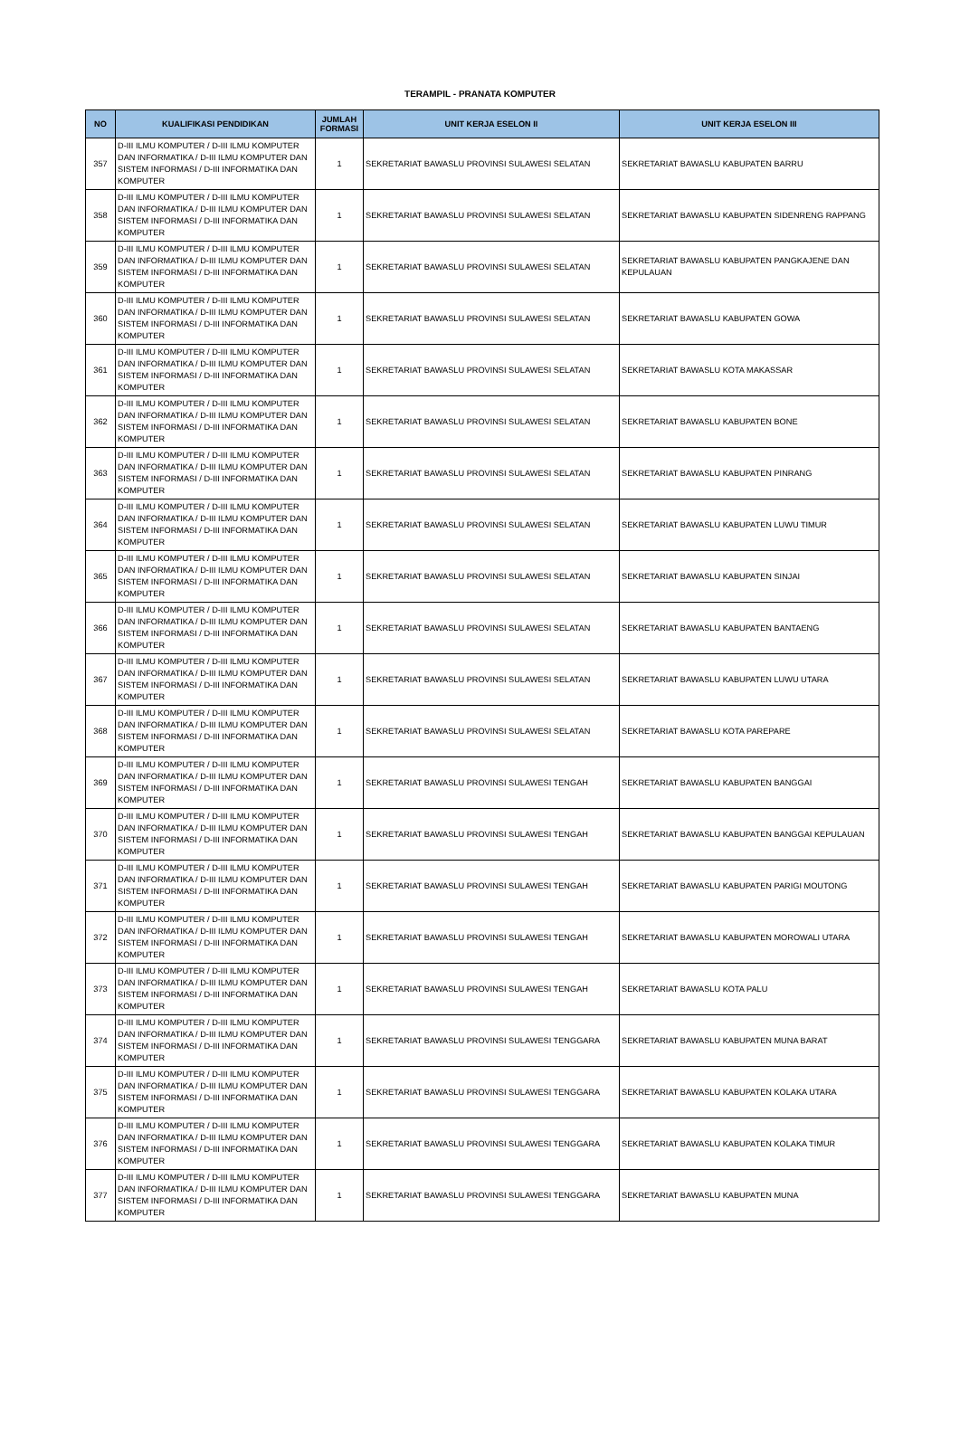TERAMPIL - PRANATA KOMPUTER
| NO | KUALIFIKASI PENDIDIKAN | JUMLAH FORMASI | UNIT KERJA ESELON II | UNIT KERJA ESELON III |
| --- | --- | --- | --- | --- |
| 357 | D-III ILMU KOMPUTER / D-III ILMU KOMPUTER DAN INFORMATIKA / D-III ILMU KOMPUTER DAN SISTEM INFORMASI / D-III INFORMATIKA DAN KOMPUTER | 1 | SEKRETARIAT BAWASLU PROVINSI SULAWESI SELATAN | SEKRETARIAT BAWASLU KABUPATEN BARRU |
| 358 | D-III ILMU KOMPUTER / D-III ILMU KOMPUTER DAN INFORMATIKA / D-III ILMU KOMPUTER DAN SISTEM INFORMASI / D-III INFORMATIKA DAN KOMPUTER | 1 | SEKRETARIAT BAWASLU PROVINSI SULAWESI SELATAN | SEKRETARIAT BAWASLU KABUPATEN SIDENRENG RAPPANG |
| 359 | D-III ILMU KOMPUTER / D-III ILMU KOMPUTER DAN INFORMATIKA / D-III ILMU KOMPUTER DAN SISTEM INFORMASI / D-III INFORMATIKA DAN KOMPUTER | 1 | SEKRETARIAT BAWASLU PROVINSI SULAWESI SELATAN | SEKRETARIAT BAWASLU KABUPATEN PANGKAJENE DAN KEPULAUAN |
| 360 | D-III ILMU KOMPUTER / D-III ILMU KOMPUTER DAN INFORMATIKA / D-III ILMU KOMPUTER DAN SISTEM INFORMASI / D-III INFORMATIKA DAN KOMPUTER | 1 | SEKRETARIAT BAWASLU PROVINSI SULAWESI SELATAN | SEKRETARIAT BAWASLU KABUPATEN GOWA |
| 361 | D-III ILMU KOMPUTER / D-III ILMU KOMPUTER DAN INFORMATIKA / D-III ILMU KOMPUTER DAN SISTEM INFORMASI / D-III INFORMATIKA DAN KOMPUTER | 1 | SEKRETARIAT BAWASLU PROVINSI SULAWESI SELATAN | SEKRETARIAT BAWASLU KOTA MAKASSAR |
| 362 | D-III ILMU KOMPUTER / D-III ILMU KOMPUTER DAN INFORMATIKA / D-III ILMU KOMPUTER DAN SISTEM INFORMASI / D-III INFORMATIKA DAN KOMPUTER | 1 | SEKRETARIAT BAWASLU PROVINSI SULAWESI SELATAN | SEKRETARIAT BAWASLU KABUPATEN BONE |
| 363 | D-III ILMU KOMPUTER / D-III ILMU KOMPUTER DAN INFORMATIKA / D-III ILMU KOMPUTER DAN SISTEM INFORMASI / D-III INFORMATIKA DAN KOMPUTER | 1 | SEKRETARIAT BAWASLU PROVINSI SULAWESI SELATAN | SEKRETARIAT BAWASLU KABUPATEN PINRANG |
| 364 | D-III ILMU KOMPUTER / D-III ILMU KOMPUTER DAN INFORMATIKA / D-III ILMU KOMPUTER DAN SISTEM INFORMASI / D-III INFORMATIKA DAN KOMPUTER | 1 | SEKRETARIAT BAWASLU PROVINSI SULAWESI SELATAN | SEKRETARIAT BAWASLU KABUPATEN LUWU TIMUR |
| 365 | D-III ILMU KOMPUTER / D-III ILMU KOMPUTER DAN INFORMATIKA / D-III ILMU KOMPUTER DAN SISTEM INFORMASI / D-III INFORMATIKA DAN KOMPUTER | 1 | SEKRETARIAT BAWASLU PROVINSI SULAWESI SELATAN | SEKRETARIAT BAWASLU KABUPATEN SINJAI |
| 366 | D-III ILMU KOMPUTER / D-III ILMU KOMPUTER DAN INFORMATIKA / D-III ILMU KOMPUTER DAN SISTEM INFORMASI / D-III INFORMATIKA DAN KOMPUTER | 1 | SEKRETARIAT BAWASLU PROVINSI SULAWESI SELATAN | SEKRETARIAT BAWASLU KABUPATEN BANTAENG |
| 367 | D-III ILMU KOMPUTER / D-III ILMU KOMPUTER DAN INFORMATIKA / D-III ILMU KOMPUTER DAN SISTEM INFORMASI / D-III INFORMATIKA DAN KOMPUTER | 1 | SEKRETARIAT BAWASLU PROVINSI SULAWESI SELATAN | SEKRETARIAT BAWASLU KABUPATEN LUWU UTARA |
| 368 | D-III ILMU KOMPUTER / D-III ILMU KOMPUTER DAN INFORMATIKA / D-III ILMU KOMPUTER DAN SISTEM INFORMASI / D-III INFORMATIKA DAN KOMPUTER | 1 | SEKRETARIAT BAWASLU PROVINSI SULAWESI SELATAN | SEKRETARIAT BAWASLU KOTA PAREPARE |
| 369 | D-III ILMU KOMPUTER / D-III ILMU KOMPUTER DAN INFORMATIKA / D-III ILMU KOMPUTER DAN SISTEM INFORMASI / D-III INFORMATIKA DAN KOMPUTER | 1 | SEKRETARIAT BAWASLU PROVINSI SULAWESI TENGAH | SEKRETARIAT BAWASLU KABUPATEN BANGGAI |
| 370 | D-III ILMU KOMPUTER / D-III ILMU KOMPUTER DAN INFORMATIKA / D-III ILMU KOMPUTER DAN SISTEM INFORMASI / D-III INFORMATIKA DAN KOMPUTER | 1 | SEKRETARIAT BAWASLU PROVINSI SULAWESI TENGAH | SEKRETARIAT BAWASLU KABUPATEN BANGGAI KEPULAUAN |
| 371 | D-III ILMU KOMPUTER / D-III ILMU KOMPUTER DAN INFORMATIKA / D-III ILMU KOMPUTER DAN SISTEM INFORMASI / D-III INFORMATIKA DAN KOMPUTER | 1 | SEKRETARIAT BAWASLU PROVINSI SULAWESI TENGAH | SEKRETARIAT BAWASLU KABUPATEN PARIGI MOUTONG |
| 372 | D-III ILMU KOMPUTER / D-III ILMU KOMPUTER DAN INFORMATIKA / D-III ILMU KOMPUTER DAN SISTEM INFORMASI / D-III INFORMATIKA DAN KOMPUTER | 1 | SEKRETARIAT BAWASLU PROVINSI SULAWESI TENGAH | SEKRETARIAT BAWASLU KABUPATEN MOROWALI UTARA |
| 373 | D-III ILMU KOMPUTER / D-III ILMU KOMPUTER DAN INFORMATIKA / D-III ILMU KOMPUTER DAN SISTEM INFORMASI / D-III INFORMATIKA DAN KOMPUTER | 1 | SEKRETARIAT BAWASLU PROVINSI SULAWESI TENGAH | SEKRETARIAT BAWASLU KOTA PALU |
| 374 | D-III ILMU KOMPUTER / D-III ILMU KOMPUTER DAN INFORMATIKA / D-III ILMU KOMPUTER DAN SISTEM INFORMASI / D-III INFORMATIKA DAN KOMPUTER | 1 | SEKRETARIAT BAWASLU PROVINSI SULAWESI TENGGARA | SEKRETARIAT BAWASLU KABUPATEN MUNA BARAT |
| 375 | D-III ILMU KOMPUTER / D-III ILMU KOMPUTER DAN INFORMATIKA / D-III ILMU KOMPUTER DAN SISTEM INFORMASI / D-III INFORMATIKA DAN KOMPUTER | 1 | SEKRETARIAT BAWASLU PROVINSI SULAWESI TENGGARA | SEKRETARIAT BAWASLU KABUPATEN KOLAKA UTARA |
| 376 | D-III ILMU KOMPUTER / D-III ILMU KOMPUTER DAN INFORMATIKA / D-III ILMU KOMPUTER DAN SISTEM INFORMASI / D-III INFORMATIKA DAN KOMPUTER | 1 | SEKRETARIAT BAWASLU PROVINSI SULAWESI TENGGARA | SEKRETARIAT BAWASLU KABUPATEN KOLAKA TIMUR |
| 377 | D-III ILMU KOMPUTER / D-III ILMU KOMPUTER DAN INFORMATIKA / D-III ILMU KOMPUTER DAN SISTEM INFORMASI / D-III INFORMATIKA DAN KOMPUTER | 1 | SEKRETARIAT BAWASLU PROVINSI SULAWESI TENGGARA | SEKRETARIAT BAWASLU KABUPATEN MUNA |